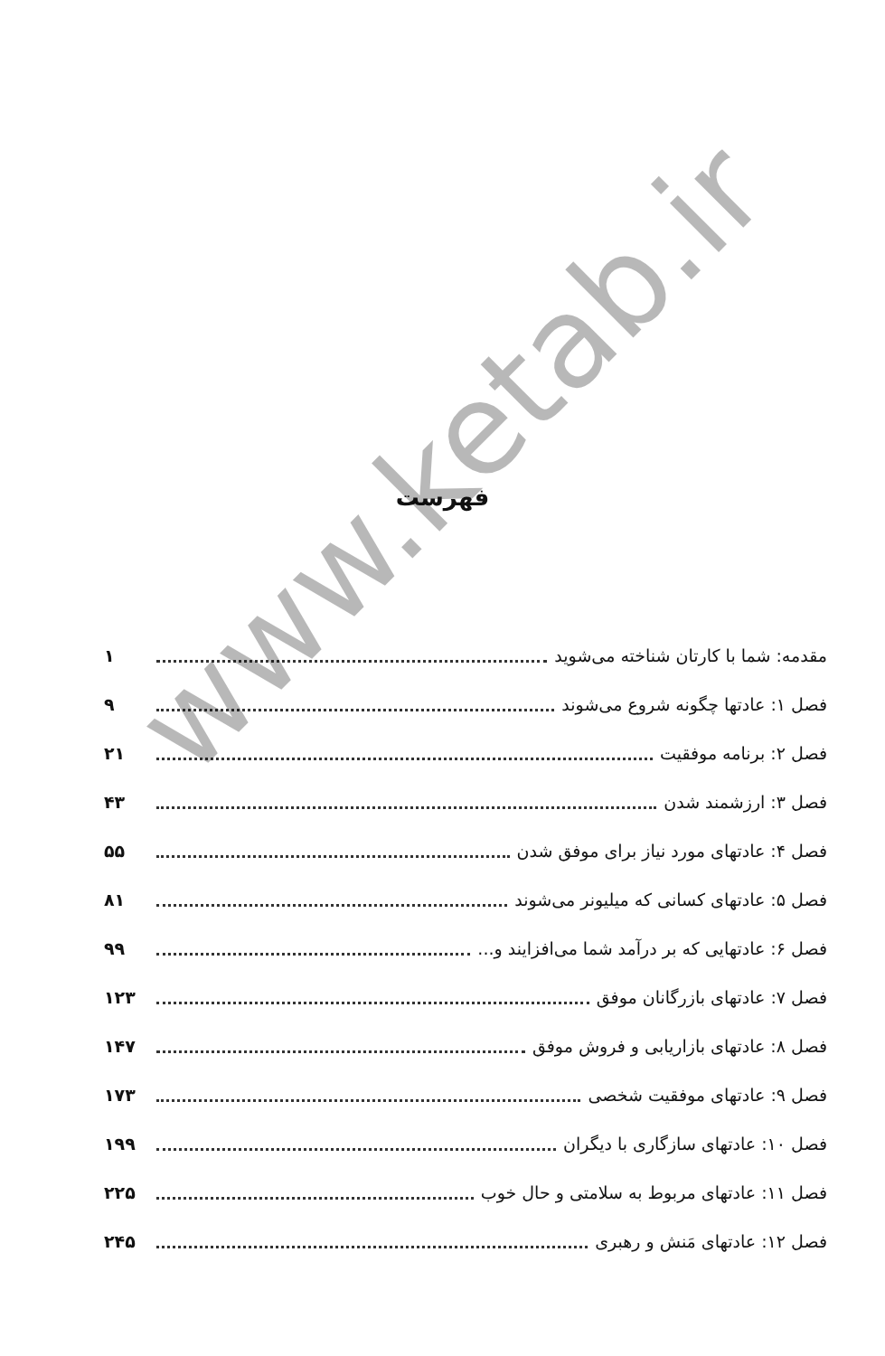فهرست
مقدمه: شما با کارتان شناخته می‌شوید ۱
فصل ۱: عادتها چگونه شروع می‌شوند ۹
فصل ۲: برنامه موفقیت ۲۱
فصل ۳: ارزشمند شدن ۴۳
فصل ۴: عادتهای مورد نیاز برای موفق شدن ۵۵
فصل ۵: عادتهای کسانی که میلیونر می‌شوند ۸۱
فصل ۶: عادتهایی که بر درآمد شما می‌افزایند و... ۹۹
فصل ۷: عادتهای بازرگانان موفق ۱۲۳
فصل ۸: عادتهای بازاریابی و فروش موفق ۱۴۷
فصل ۹: عادتهای موفقیت شخصی ۱۷۳
فصل ۱۰: عادتهای سازگاری با دیگران ۱۹۹
فصل ۱۱: عادتهای مربوط به سلامتی و حال خوب ۲۲۵
فصل ۱۲: عادتهای مَنش و رهبری ۲۴۵
www.ketab.ir